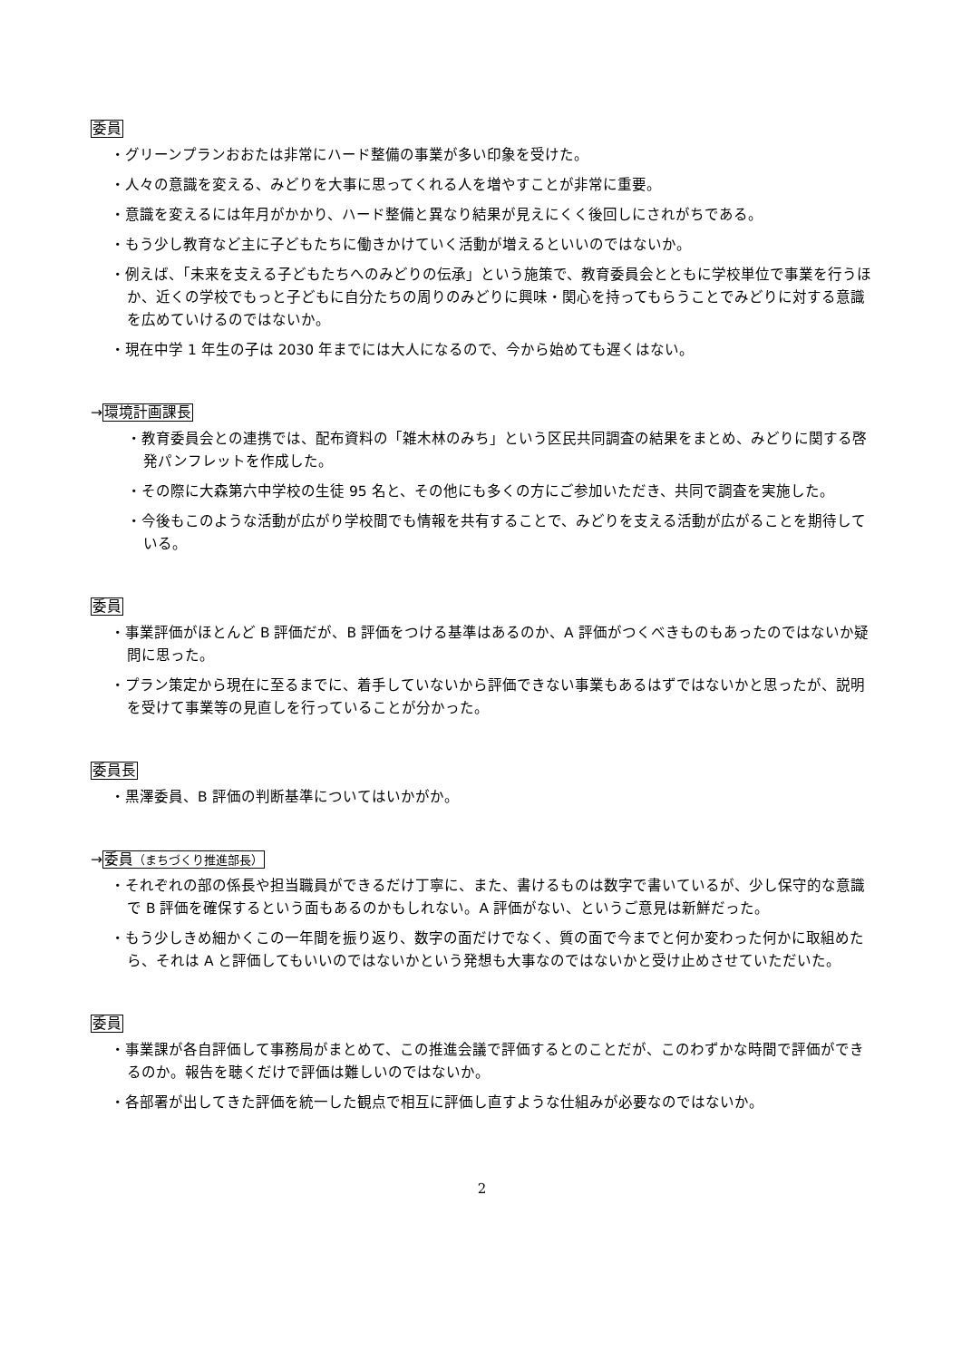委員
・グリーンプランおおたは非常にハード整備の事業が多い印象を受けた。
・人々の意識を変える、みどりを大事に思ってくれる人を増やすことが非常に重要。
・意識を変えるには年月がかかり、ハード整備と異なり結果が見えにくく後回しにされがちである。
・もう少し教育など主に子どもたちに働きかけていく活動が増えるといいのではないか。
・例えば、「未来を支える子どもたちへのみどりの伝承」という施策で、教育委員会とともに学校単位で事業を行うほか、近くの学校でもっと子どもに自分たちの周りのみどりに興味・関心を持ってもらうことでみどりに対する意識を広めていけるのではないか。
・現在中学 1 年生の子は 2030 年までには大人になるので、今から始めても遅くはない。
→環境計画課長
・教育委員会との連携では、配布資料の「雑木林のみち」という区民共同調査の結果をまとめ、みどりに関する啓発パンフレットを作成した。
・その際に大森第六中学校の生徒 95 名と、その他にも多くの方にご参加いただき、共同で調査を実施した。
・今後もこのような活動が広がり学校間でも情報を共有することで、みどりを支える活動が広がることを期待している。
委員
・事業評価がほとんど B 評価だが、B 評価をつける基準はあるのか、A 評価がつくべきものもあったのではないか疑問に思った。
・プラン策定から現在に至るまでに、着手していないから評価できない事業もあるはずではないかと思ったが、説明を受けて事業等の見直しを行っていることが分かった。
委員長
・黒澤委員、B 評価の判断基準についてはいかがか。
→委員（まちづくり推進部長）
・それぞれの部の係長や担当職員ができるだけ丁寧に、また、書けるものは数字で書いているが、少し保守的な意識で B 評価を確保するという面もあるのかもしれない。A 評価がない、というご意見は新鮮だった。
・もう少しきめ細かくこの一年間を振り返り、数字の面だけでなく、質の面で今までと何か変わった何かに取組めたら、それは A と評価してもいいのではないかという発想も大事なのではないかと受け止めさせていただいた。
委員
・事業課が各自評価して事務局がまとめて、この推進会議で評価するとのことだが、このわずかな時間で評価ができるのか。報告を聴くだけで評価は難しいのではないか。
・各部署が出してきた評価を統一した観点で相互に評価し直すような仕組みが必要なのではないか。
2